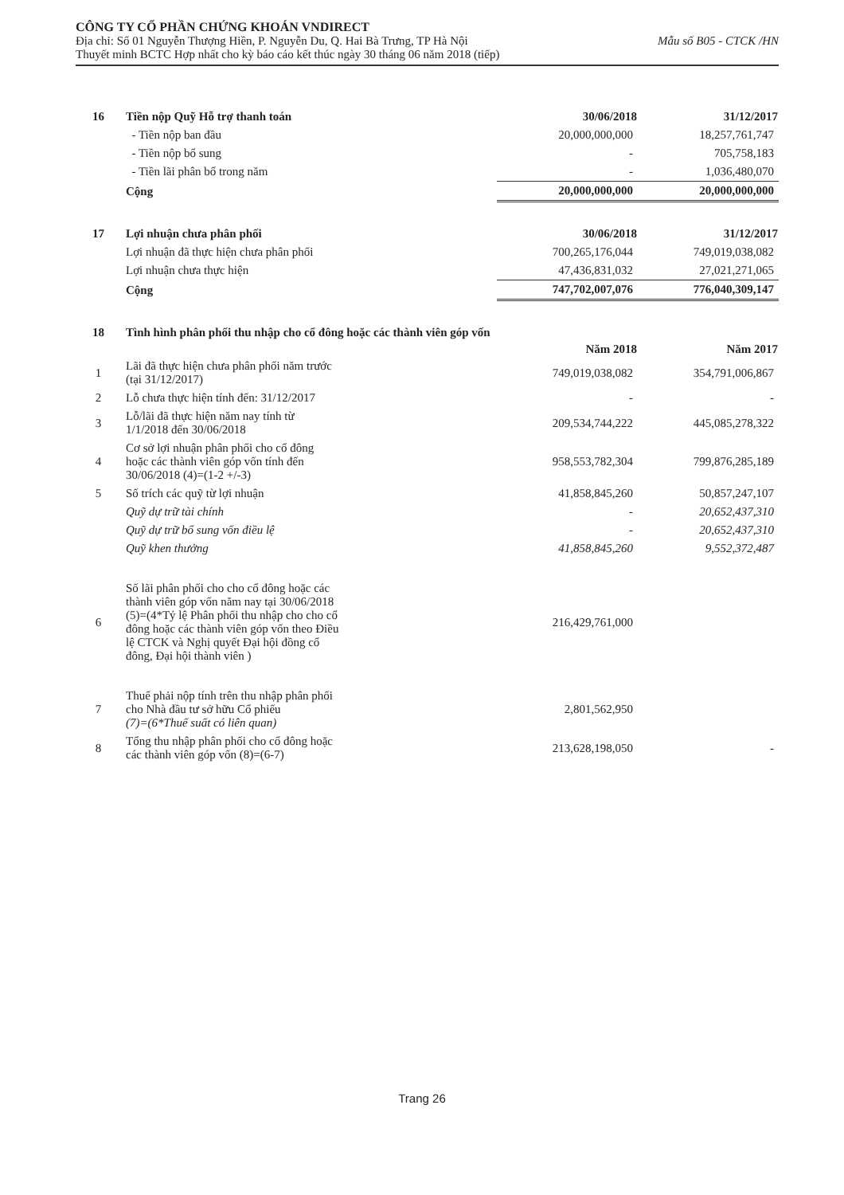CÔNG TY CỔ PHẦN CHỨNG KHOÁN VNDIRECT
Địa chỉ: Số 01 Nguyễn Thượng Hiền, P. Nguyễn Du, Q. Hai Bà Trưng, TP Hà Nội Mẫu số B05 - CTCK /HN
Thuyết minh BCTC Hợp nhất cho kỳ báo cáo kết thúc ngày 30 tháng 06 năm 2018 (tiếp)
| 16 | Tiền nộp Quỹ Hỗ trợ thanh toán | 30/06/2018 | 31/12/2017 |
| | - Tiền nộp ban đầu | 20,000,000,000 | 18,257,761,747 |
| | - Tiền nộp bổ sung | - | 705,758,183 |
| | - Tiền lãi phân bổ trong năm | - | 1,036,480,070 |
| | Cộng | 20,000,000,000 | 20,000,000,000 |
| 17 | Lợi nhuận chưa phân phối | 30/06/2018 | 31/12/2017 |
| | Lợi nhuận đã thực hiện chưa phân phối | 700,265,176,044 | 749,019,038,082 |
| | Lợi nhuận chưa thực hiện | 47,436,831,032 | 27,021,271,065 |
| | Cộng | 747,702,007,076 | 776,040,309,147 |
| 18 | Tình hình phân phối thu nhập cho cổ đông hoặc các thành viên góp vốn | | |
| | | Năm 2018 | Năm 2017 |
| 1 | Lãi đã thực hiện chưa phân phối năm trước (tại 31/12/2017) | 749,019,038,082 | 354,791,006,867 |
| 2 | Lỗ chưa thực hiện tính đến: 31/12/2017 | - | - |
| 3 | Lỗ/lãi đã thực hiện năm nay tính từ 1/1/2018 đến 30/06/2018 | 209,534,744,222 | 445,085,278,322 |
| 4 | Cơ sở lợi nhuận phân phối cho cổ đông hoặc các thành viên góp vốn tính đến 30/06/2018 (4)=(1-2 +/-3) | 958,553,782,304 | 799,876,285,189 |
| 5 | Số trích các quỹ từ lợi nhuận | 41,858,845,260 | 50,857,247,107 |
| | Quỹ dự trữ tài chính | - | 20,652,437,310 |
| | Quỹ dự trữ bổ sung vốn điều lệ | - | 20,652,437,310 |
| | Quỹ khen thưởng | 41,858,845,260 | 9,552,372,487 |
| 6 | Số lãi phân phối cho cho cổ đông hoặc các thành viên góp vốn năm nay tại 30/06/2018 (5)=(4*Tỷ lệ Phân phối thu nhập cho cho cổ đông hoặc các thành viên góp vốn theo Điều lệ CTCK và Nghị quyết Đại hội đồng cổ đông, Đại hội thành viên ) | 216,429,761,000 | |
| 7 | Thuế phải nộp tính trên thu nhập phân phối cho Nhà đầu tư sở hữu Cổ phiếu (7)=(6*Thuế suất có liên quan) | 2,801,562,950 | |
| 8 | Tổng thu nhập phân phối cho cổ đông hoặc các thành viên góp vốn (8)=(6-7) | 213,628,198,050 | - |
Trang 26